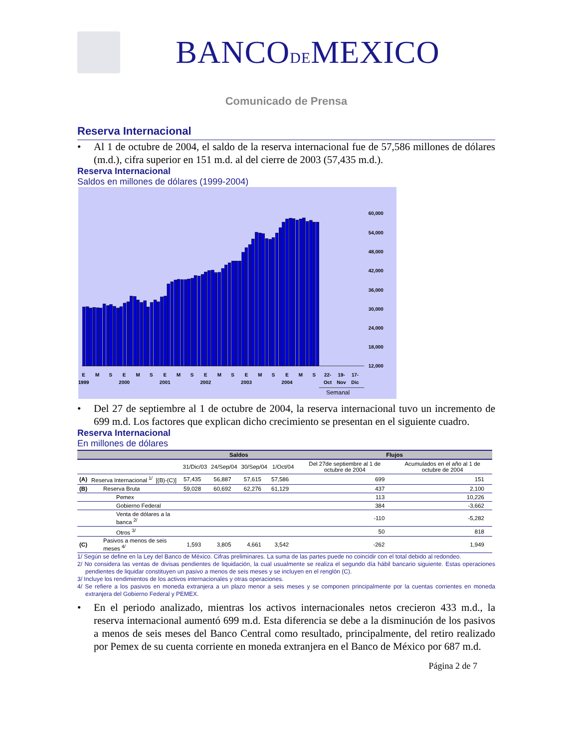BANCODEMEXICO
Comunicado de Prensa
Reserva Internacional
• Al 1 de octubre de 2004, el saldo de la reserva internacional fue de 57,586 millones de dólares (m.d.), cifra superior en 151 m.d. al del cierre de 2003 (57,435 m.d.).
Reserva Internacional
Saldos en millones de dólares (1999-2004)
60,000
54,000
48,000
42,000
36,000
30,000
24,000
18,000
12,000
E
M
S
E
M
S
E
M
S
E
M
S
E
M
S
E
M
S
22-
19-
17-
1999
2000
2001
2002
2003
2004
Oct
Nov
Dic
Semanal
• Del 27 de septiembre al 1 de octubre de 2004, la reserva internacional tuvo un incremento de 699 m.d. Los factores que explican dicho crecimiento se presentan en el siguiente cuadro.
Reserva Internacional
En millones de dólares
| | | Saldos | | | | Flujos | |
| --- | --- | --- | --- | --- | --- | --- | --- |
| | | 31/Dic/03 | 24/Sep/04 | 30/Sep/04 | 1/Oct/04 | Del 27de septiembre al 1 de octubre de 2004 | Acumulados en el año al 1 de octubre de 2004 |
| (A) | Reserva Internacional <sup>1/</sup> [(B)-(C)] | 57,435 | 56,887 | 57,615 | 57,586 | 699 | 151 |
| (B) | Reserva Bruta | 59,028 | 60,692 | 62,276 | 61,129 | 437 | 2,100 |
| | Pemex | | | | | 113 | 10,226 |
| | Gobierno Federal | | | | | 384 | -3,662 |
| | Venta de dólares a la banca <sup>2/</sup> | | | | | -110 | -5,282 |
| | Otros <sup>3/</sup> | | | | | 50 | 818 |
| (C) | Pasivos a menos de seis meses <sup>4/</sup> | 1,593 | 3,805 | 4,661 | 3,542 | -262 | 1,949 |
1/ Según se define en la Ley del Banco de México. Cifras preliminares. La suma de las partes puede no coincidir con el total debido al redondeo.
2/ No considera las ventas de divisas pendientes de liquidación, la cual usualmente se realiza el segundo día hábil bancario siguiente. Estas operaciones pendientes de liquidar constituyen un pasivo a menos de seis meses y se incluyen en el renglón (C).
3/ Incluye los rendimientos de los activos internacionales y otras operaciones.
4/ Se refiere a los pasivos en moneda extranjera a un plazo menor a seis meses y se componen principalmente por la cuentas corrientes en moneda extranjera del Gobierno Federal y PEMEX.
• En el periodo analizado, mientras los activos internacionales netos crecieron 433 m.d., la reserva internacional aumentó 699 m.d. Esta diferencia se debe a la disminución de los pasivos a menos de seis meses del Banco Central como resultado, principalmente, del retiro realizado por Pemex de su cuenta corriente en moneda extranjera en el Banco de México por 687 m.d.
Página 2 de 7